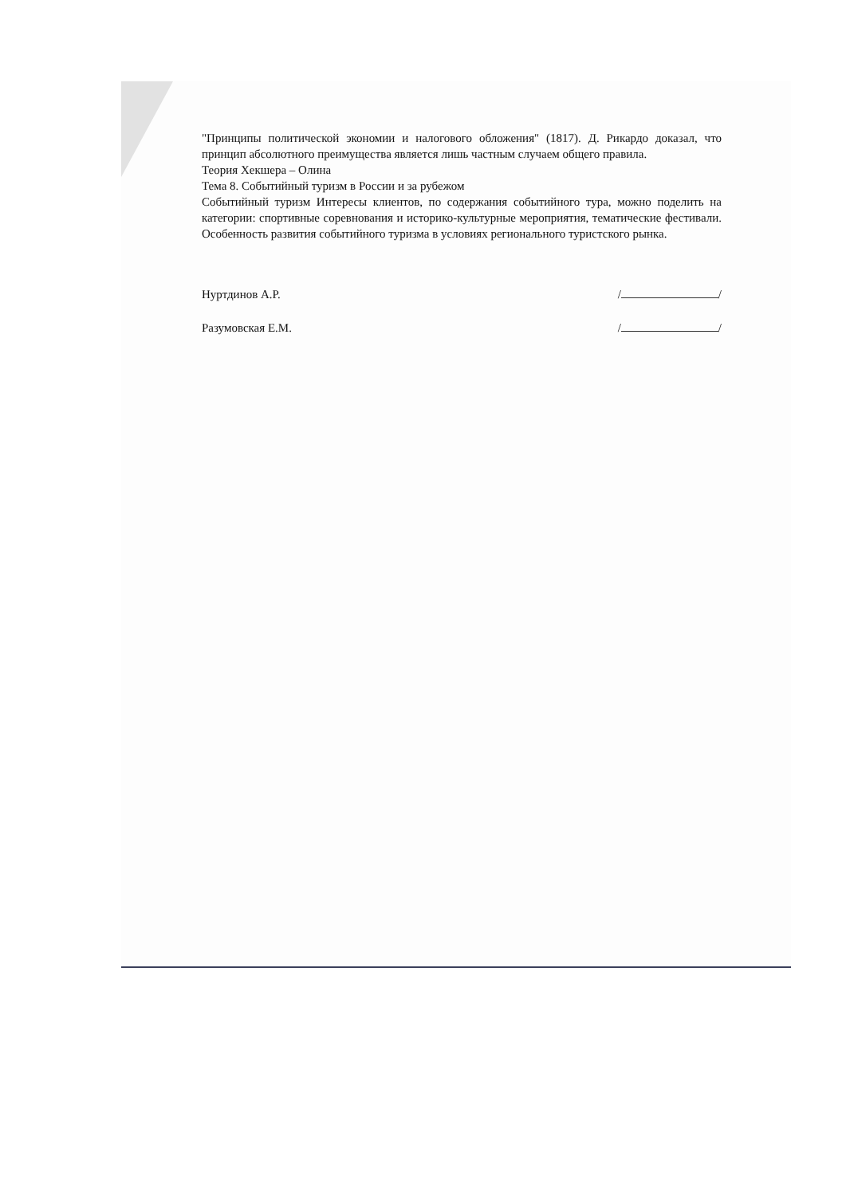"Принципы политической экономии и налогового обложения" (1817). Д. Рикардо доказал, что принцип абсолютного преимущества является лишь частным случаем общего правила.
Теория Хекшера – Олина
Тема 8. Событийный туризм в России и за рубежом
Событийный туризм Интересы клиентов, по содержания событийного тура, можно поделить на категории: спортивные соревнования и историко-культурные мероприятия, тематические фестивали. Особенность развития событийного туризма в условиях регионального туристского рынка.
Нуртдинов А.Р. / /
Разумовская Е.М. / /